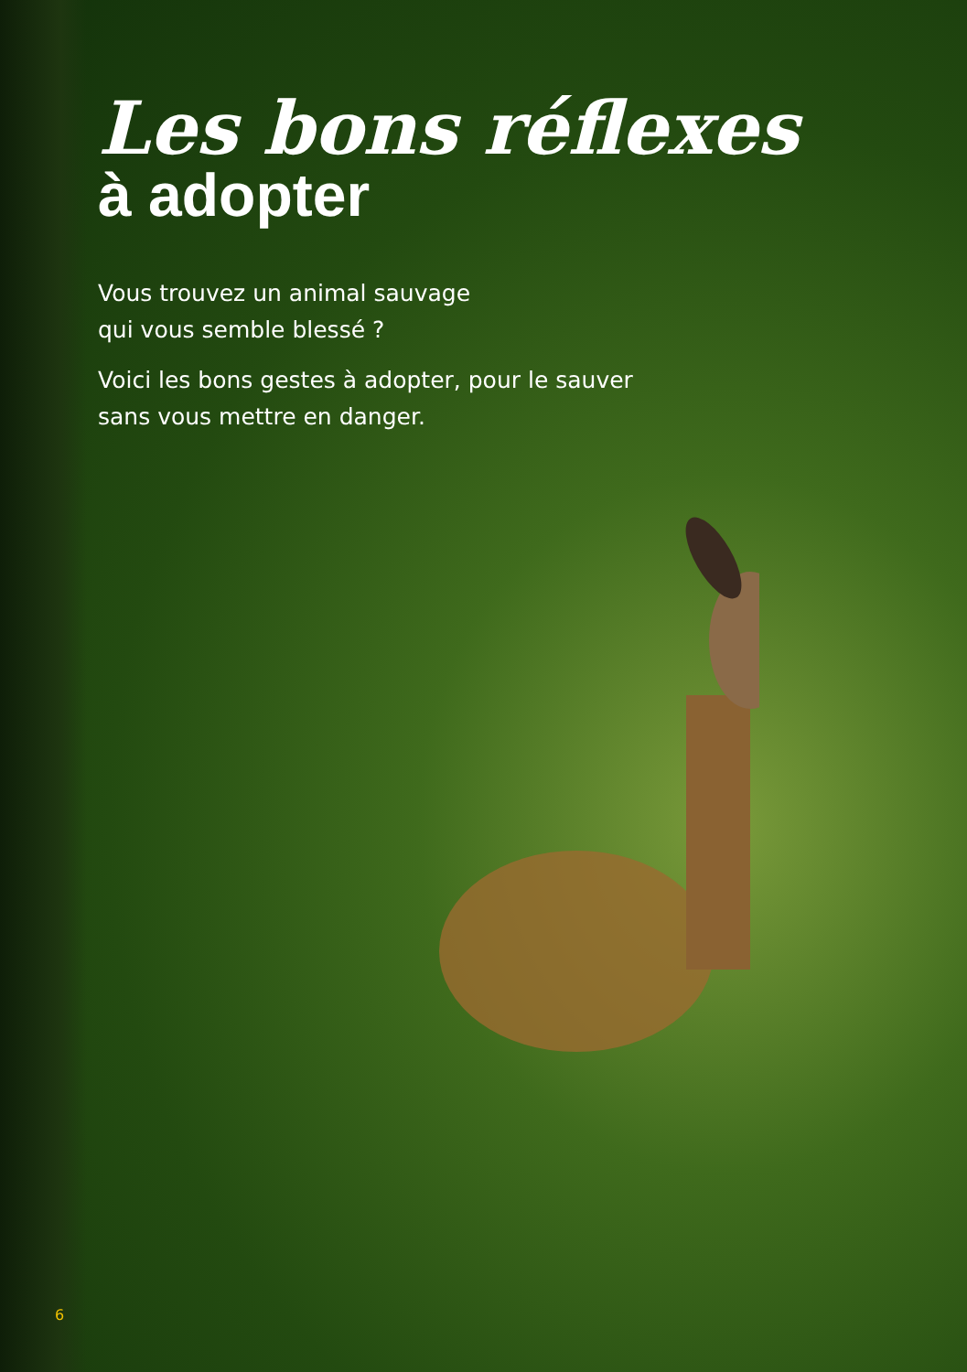Les bons réflexes
à adopter
Vous trouvez un animal sauvage
qui vous semble blessé ?
Voici les bons gestes à adopter, pour le sauver
sans vous mettre en danger.
6